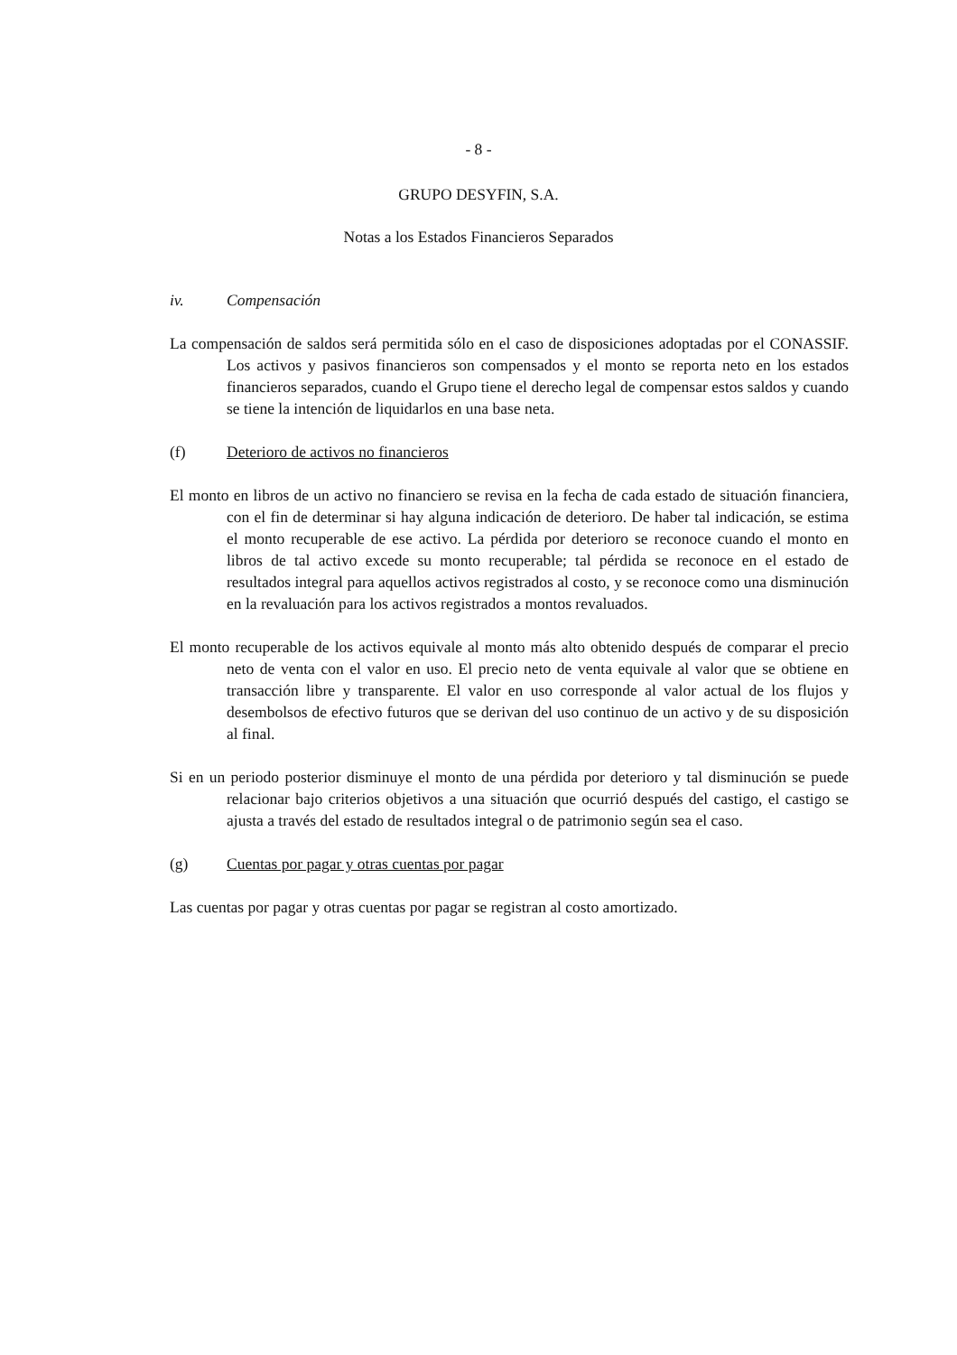- 8 -
GRUPO DESYFIN, S.A.
Notas a los Estados Financieros Separados
iv. Compensación
La compensación de saldos será permitida sólo en el caso de disposiciones adoptadas por el CONASSIF. Los activos y pasivos financieros son compensados y el monto se reporta neto en los estados financieros separados, cuando el Grupo tiene el derecho legal de compensar estos saldos y cuando se tiene la intención de liquidarlos en una base neta.
(f) Deterioro de activos no financieros
El monto en libros de un activo no financiero se revisa en la fecha de cada estado de situación financiera, con el fin de determinar si hay alguna indicación de deterioro. De haber tal indicación, se estima el monto recuperable de ese activo. La pérdida por deterioro se reconoce cuando el monto en libros de tal activo excede su monto recuperable; tal pérdida se reconoce en el estado de resultados integral para aquellos activos registrados al costo, y se reconoce como una disminución en la revaluación para los activos registrados a montos revaluados.
El monto recuperable de los activos equivale al monto más alto obtenido después de comparar el precio neto de venta con el valor en uso. El precio neto de venta equivale al valor que se obtiene en transacción libre y transparente. El valor en uso corresponde al valor actual de los flujos y desembolsos de efectivo futuros que se derivan del uso continuo de un activo y de su disposición al final.
Si en un periodo posterior disminuye el monto de una pérdida por deterioro y tal disminución se puede relacionar bajo criterios objetivos a una situación que ocurrió después del castigo, el castigo se ajusta a través del estado de resultados integral o de patrimonio según sea el caso.
(g) Cuentas por pagar y otras cuentas por pagar
Las cuentas por pagar y otras cuentas por pagar se registran al costo amortizado.